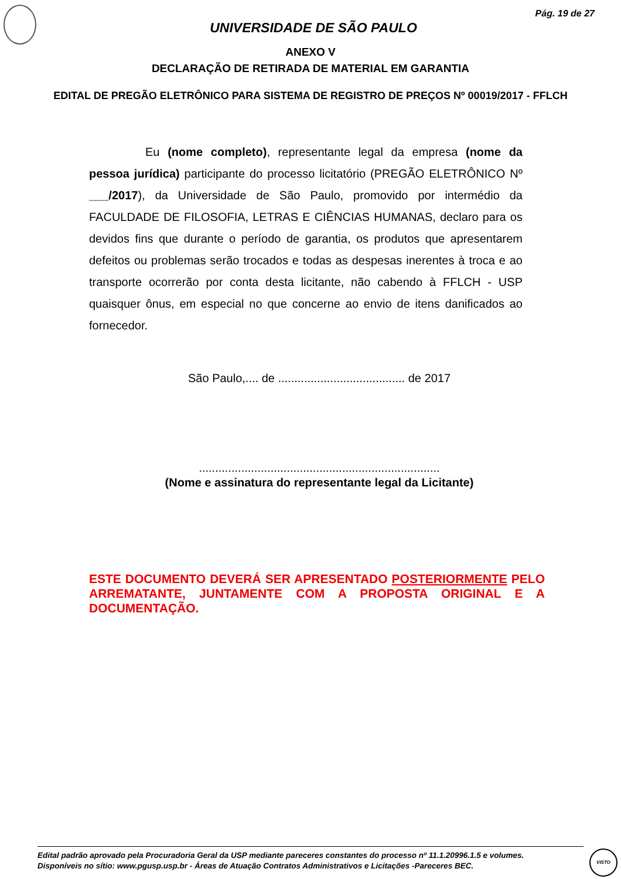Pág. 19 de 27
UNIVERSIDADE DE SÃO PAULO
ANEXO V
DECLARAÇÃO DE RETIRADA DE MATERIAL EM GARANTIA
EDITAL DE PREGÃO ELETRÔNICO PARA SISTEMA DE REGISTRO DE PREÇOS Nº 00019/2017 - FFLCH
Eu (nome completo), representante legal da empresa (nome da pessoa jurídica) participante do processo licitatório (PREGÃO ELETRÔNICO Nº ___/2017), da Universidade de São Paulo, promovido por intermédio da FACULDADE DE FILOSOFIA, LETRAS E CIÊNCIAS HUMANAS, declaro para os devidos fins que durante o período de garantia, os produtos que apresentarem defeitos ou problemas serão trocados e todas as despesas inerentes à troca e ao transporte ocorrerão por conta desta licitante, não cabendo à FFLCH - USP quaisquer ônus, em especial no que concerne ao envio de itens danificados ao fornecedor.
São Paulo,.... de ....................................... de 2017
..........................................................................
(Nome e assinatura do representante legal da Licitante)
ESTE DOCUMENTO DEVERÁ SER APRESENTADO POSTERIORMENTE PELO ARREMATANTE, JUNTAMENTE COM A PROPOSTA ORIGINAL E A DOCUMENTAÇÃO.
Edital padrão aprovado pela Procuradoria Geral da USP mediante pareceres constantes do processo nº 11.1.20996.1.5 e volumes.
Disponíveis no sítio: www.pgusp.usp.br - Áreas de Atuação Contratos Administrativos e Licitações -Pareceres BEC.
VISTO